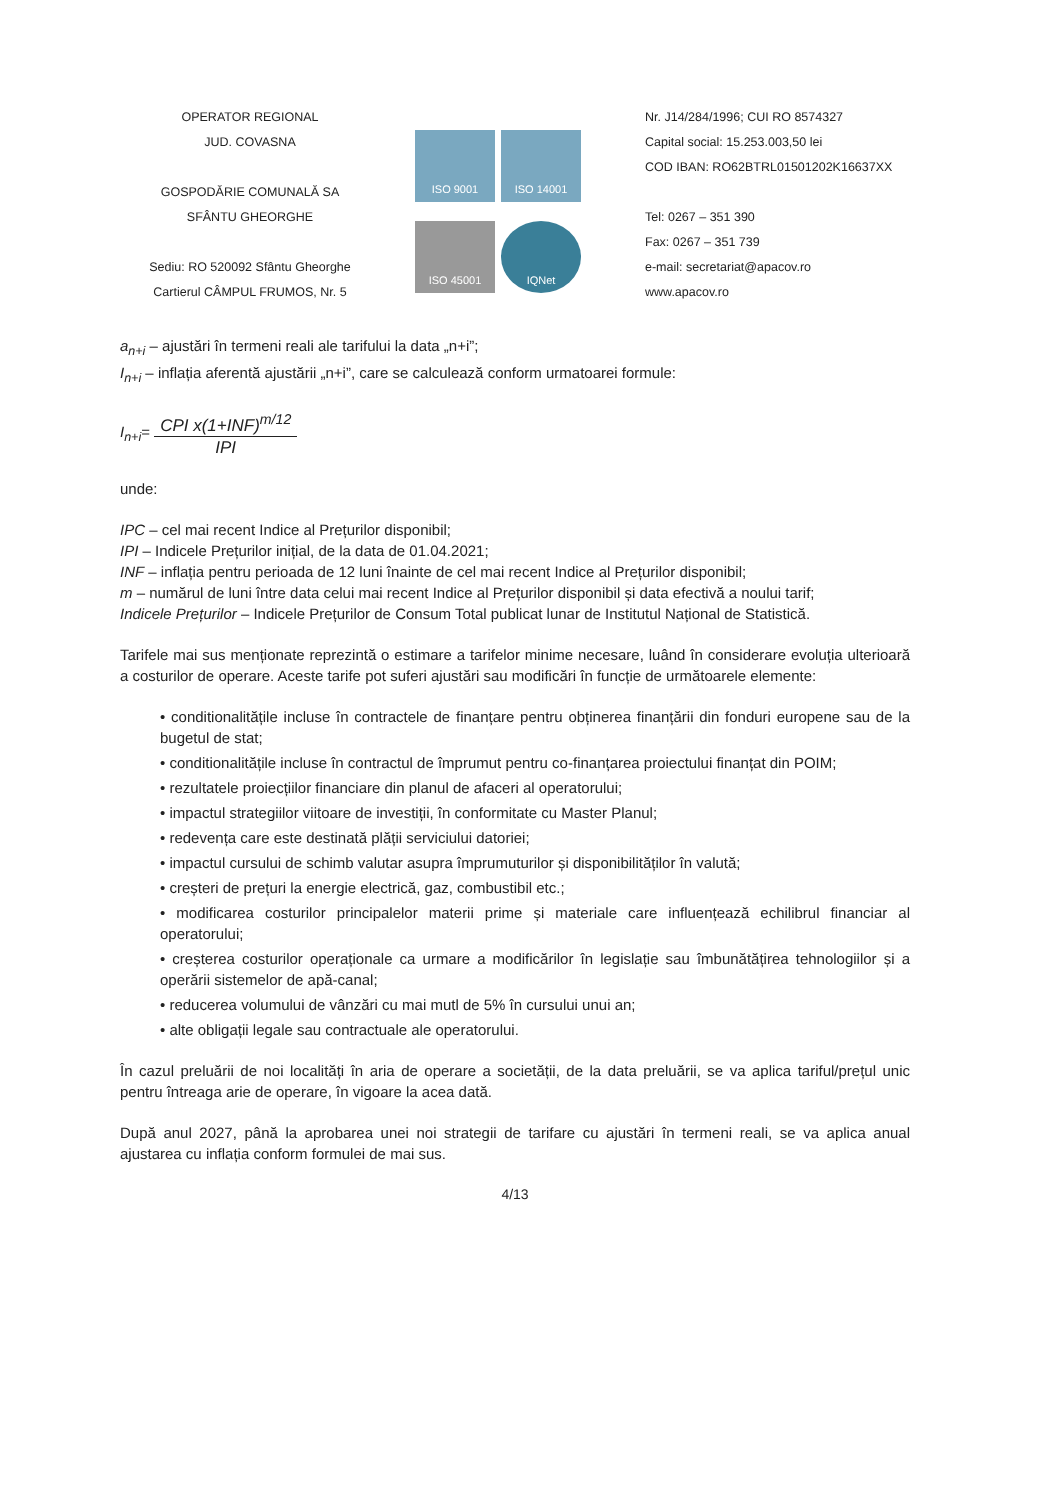OPERATOR REGIONAL
JUD. COVASNA
GOSPODĂRIE COMUNALĂ SA
SFÂNTU GHEORGHE
Sediu: RO 520092 Sfântu Gheorghe
Cartierul CÂMPUL FRUMOS, Nr. 5
ISO 9001
ISO 14001
ISO 45001
IQNet
Nr. J14/284/1996; CUI RO 8574327
Capital social: 15.253.003,50 lei
COD IBAN: RO62BTRL01501202K16637XX
Tel: 0267 – 351 390
Fax: 0267 – 351 739
e-mail: secretariat@apacov.ro
www.apacov.ro
a<sub>n+i</sub> – ajustări în termeni reali ale tarifului la data „n+i”;
I<sub>n+i</sub> – inflația aferentă ajustării „n+i”, care se calculează conform urmatoarei formule:
I<sub>n+i</sub>= CPI x(1+INF)<sup>m/12</sup> IPI
unde:
IPC – cel mai recent Indice al Prețurilor disponibil;
IPI – Indicele Prețurilor inițial, de la data de 01.04.2021;
INF – inflația pentru perioada de 12 luni înainte de cel mai recent Indice al Prețurilor disponibil;
m – numărul de luni între data celui mai recent Indice al Prețurilor disponibil și data efectivă a noului tarif;
Indicele Prețurilor – Indicele Prețurilor de Consum Total publicat lunar de Institutul Național de Statistică.
Tarifele mai sus menționate reprezintă o estimare a tarifelor minime necesare, luând în considerare evoluția ulterioară a costurilor de operare. Aceste tarife pot suferi ajustări sau modificări în funcție de următoarele elemente:
• conditionalitățile incluse în contractele de finanțare pentru obținerea finanțării din fonduri europene sau de la bugetul de stat;
• conditionalitățile incluse în contractul de împrumut pentru co-finanțarea proiectului finanțat din POIM;
• rezultatele proiecțiilor financiare din planul de afaceri al operatorului;
• impactul strategiilor viitoare de investiții, în conformitate cu Master Planul;
• redevența care este destinată plății serviciului datoriei;
• impactul cursului de schimb valutar asupra împrumuturilor și disponibilităților în valută;
• creșteri de prețuri la energie electrică, gaz, combustibil etc.;
• modificarea costurilor principalelor materii prime și materiale care influențează echilibrul financiar al operatorului;
• creșterea costurilor operaționale ca urmare a modificărilor în legislație sau îmbunătățirea tehnologiilor și a operării sistemelor de apă-canal;
• reducerea volumului de vânzări cu mai mutl de 5% în cursului unui an;
• alte obligații legale sau contractuale ale operatorului.
În cazul preluării de noi localități în aria de operare a societății, de la data preluării, se va aplica tariful/prețul unic pentru întreaga arie de operare, în vigoare la acea dată.
După anul 2027, până la aprobarea unei noi strategii de tarifare cu ajustări în termeni reali, se va aplica anual ajustarea cu inflația conform formulei de mai sus.
4/13